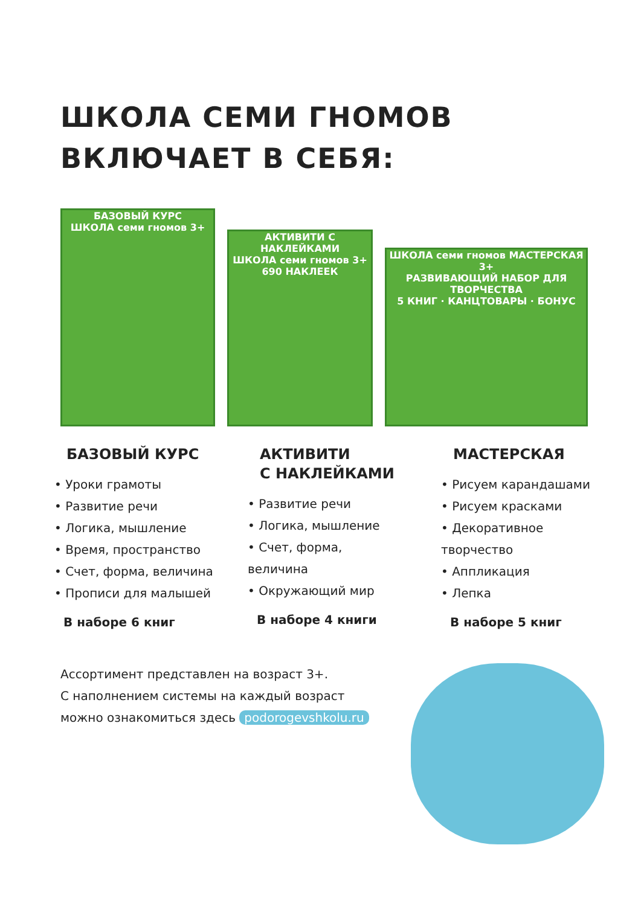ШКОЛА СЕМИ ГНОМОВ
ВКЛЮЧАЕТ В СЕБЯ:
БАЗОВЫЙ КУРС
ШКОЛА семи гномов 3+
АКТИВИТИ С НАКЛЕЙКАМИ
ШКОЛА семи гномов 3+
690 НАКЛЕЕК
ШКОЛА семи гномов МАСТЕРСКАЯ 3+
РАЗВИВАЮЩИЙ НАБОР ДЛЯ ТВОРЧЕСТВА
5 КНИГ · КАНЦТОВАРЫ · БОНУС
БАЗОВЫЙ КУРС
• Уроки грамоты
• Развитие речи
• Логика, мышление
• Время, пространство
• Счет, форма, величина
• Прописи для малышей
В наборе 6 книг
АКТИВИТИ
С НАКЛЕЙКАМИ
• Развитие речи
• Логика, мышление
• Счет, форма,
величина
• Окружающий мир
В наборе 4 книги
МАСТЕРСКАЯ
• Рисуем карандашами
• Рисуем красками
• Декоративное
творчество
• Аппликация
• Лепка
В наборе 5 книг
Ассортимент представлен на возраст 3+.
С наполнением системы на каждый возраст
можно ознакомиться здесь podorogevshkolu.ru